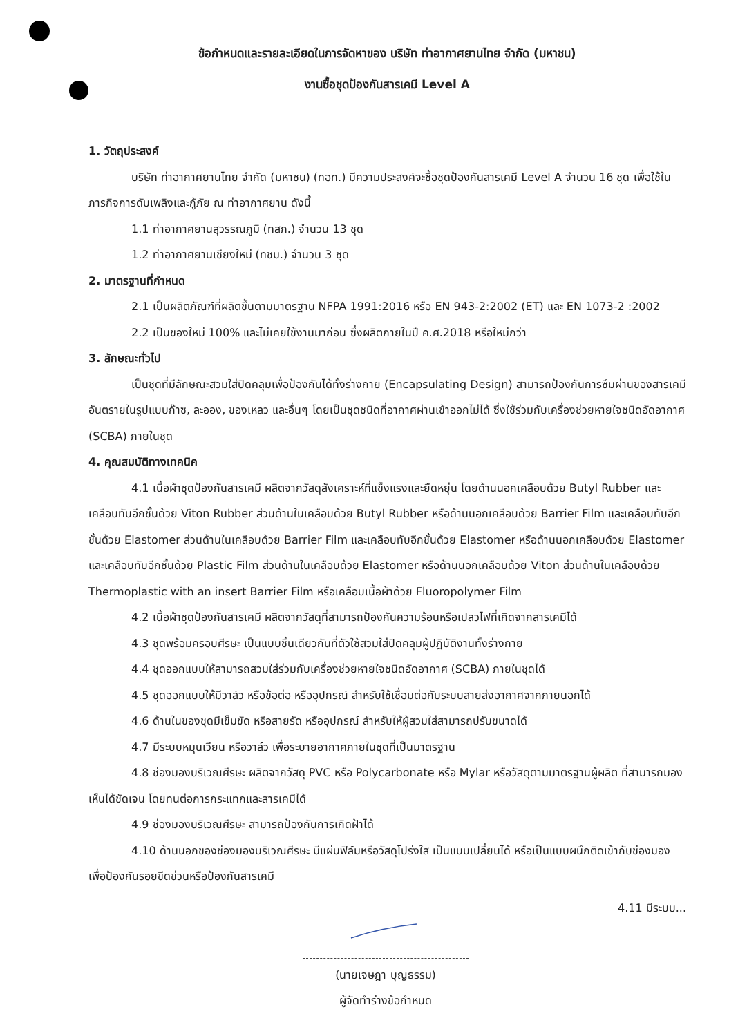ข้อกำหนดและรายละเอียดในการจัดหาของ บริษัท ท่าอากาศยานไทย จำกัด (มหาชน)
งานซื้อชุดป้องกันสารเคมี Level A
1. วัตถุประสงค์
บริษัท ท่าอากาศยานไทย จำกัด (มหาชน) (ทอท.) มีความประสงค์จะซื้อชุดป้องกันสารเคมี Level A จำนวน 16 ชุด เพื่อใช้ในภารกิจการดับเพลิงและกู้ภัย ณ ท่าอากาศยาน ดังนี้
1.1 ท่าอากาศยานสุวรรณภูมิ (ทสภ.) จำนวน 13 ชุด
1.2 ท่าอากาศยานเชียงใหม่ (ทชม.) จำนวน 3 ชุด
2. มาตรฐานที่กำหนด
2.1 เป็นผลิตภัณฑ์ที่ผลิตขึ้นตามมาตรฐาน NFPA 1991:2016 หรือ EN 943-2:2002 (ET) และ EN 1073-2 :2002
2.2 เป็นของใหม่ 100% และไม่เคยใช้งานมาก่อน ซึ่งผลิตภายในปี ค.ศ.2018 หรือใหม่กว่า
3. ลักษณะทั่วไป
เป็นชุดที่มีลักษณะสวมใส่ปิดคลุมเพื่อป้องกันได้ทั้งร่างกาย (Encapsulating Design) สามารถป้องกันการซึมผ่านของสารเคมีอันตรายในรูปแบบก๊าซ, ละออง, ของเหลว และอื่นๆ โดยเป็นชุดชนิดที่อากาศผ่านเข้าออกไม่ได้ ซึ่งใช้ร่วมกับเครื่องช่วยหายใจชนิดอัดอากาศ (SCBA) ภายในชุด
4. คุณสมบัติทางเทคนิค
4.1 เนื้อผ้าชุดป้องกันสารเคมี ผลิตจากวัสดุสังเคราะห์ที่แข็งแรงและยืดหยุ่น โดยด้านนอกเคลือบด้วย Butyl Rubber และเคลือบทับอีกชั้นด้วย Viton Rubber ส่วนด้านในเคลือบด้วย Butyl Rubber หรือด้านนอกเคลือบด้วย Barrier Film และเคลือบทับอีกชั้นด้วย Elastomer ส่วนด้านในเคลือบด้วย Barrier Film และเคลือบทับอีกชั้นด้วย Elastomer หรือด้านนอกเคลือบด้วย Elastomer และเคลือบทับอีกชั้นด้วย Plastic Film ส่วนด้านในเคลือบด้วย Elastomer หรือด้านนอกเคลือบด้วย Viton ส่วนด้านในเคลือบด้วย Thermoplastic with an insert Barrier Film หรือเคลือบเนื้อผ้าด้วย Fluoropolymer Film
4.2 เนื้อผ้าชุดป้องกันสารเคมี ผลิตจากวัสดุที่สามารถป้องกันความร้อนหรือเปลวไฟที่เกิดจากสารเคมีได้
4.3 ชุดพร้อมครอบศีรษะ เป็นแบบชิ้นเดียวกันที่ตัวใช้สวมใส่ปิดคลุมผู้ปฏิบัติงานทั้งร่างกาย
4.4 ชุดออกแบบให้สามารถสวมใส่ร่วมกับเครื่องช่วยหายใจชนิดอัดอากาศ (SCBA) ภายในชุดได้
4.5 ชุดออกแบบให้มีวาล์ว หรือข้อต่อ หรืออุปกรณ์ สำหรับใช้เชื่อมต่อกับระบบสายส่งอากาศจากภายนอกได้
4.6 ด้านในของชุดมีเข็มขัด หรือสายรัด หรืออุปกรณ์ สำหรับให้ผู้สวมใส่สามารถปรับขนาดได้
4.7 มีระบบหมุนเวียน หรือวาล์ว เพื่อระบายอากาศภายในชุดที่เป็นมาตรฐาน
4.8 ช่องมองบริเวณศีรษะ ผลิตจากวัสดุ PVC หรือ Polycarbonate หรือ Mylar หรือวัสดุตามมาตรฐานผู้ผลิต ที่สามารถมองเห็นได้ชัดเจน โดยทนต่อการกระแทกและสารเคมีได้
4.9 ช่องมองบริเวณศีรษะ สามารถป้องกันการเกิดฝ้าได้
4.10 ด้านนอกของช่องมองบริเวณศีรษะ มีแผ่นฟิล์มหรือวัสดุโปร่งใส เป็นแบบเปลี่ยนได้ หรือเป็นแบบผนึกติดเข้ากับช่องมอง เพื่อป้องกันรอยขีดข่วนหรือป้องกันสารเคมี
4.11 มีระบบ...
(นายเจษฎา บุญธรรม)
ผู้จัดทำร่างข้อกำหนด